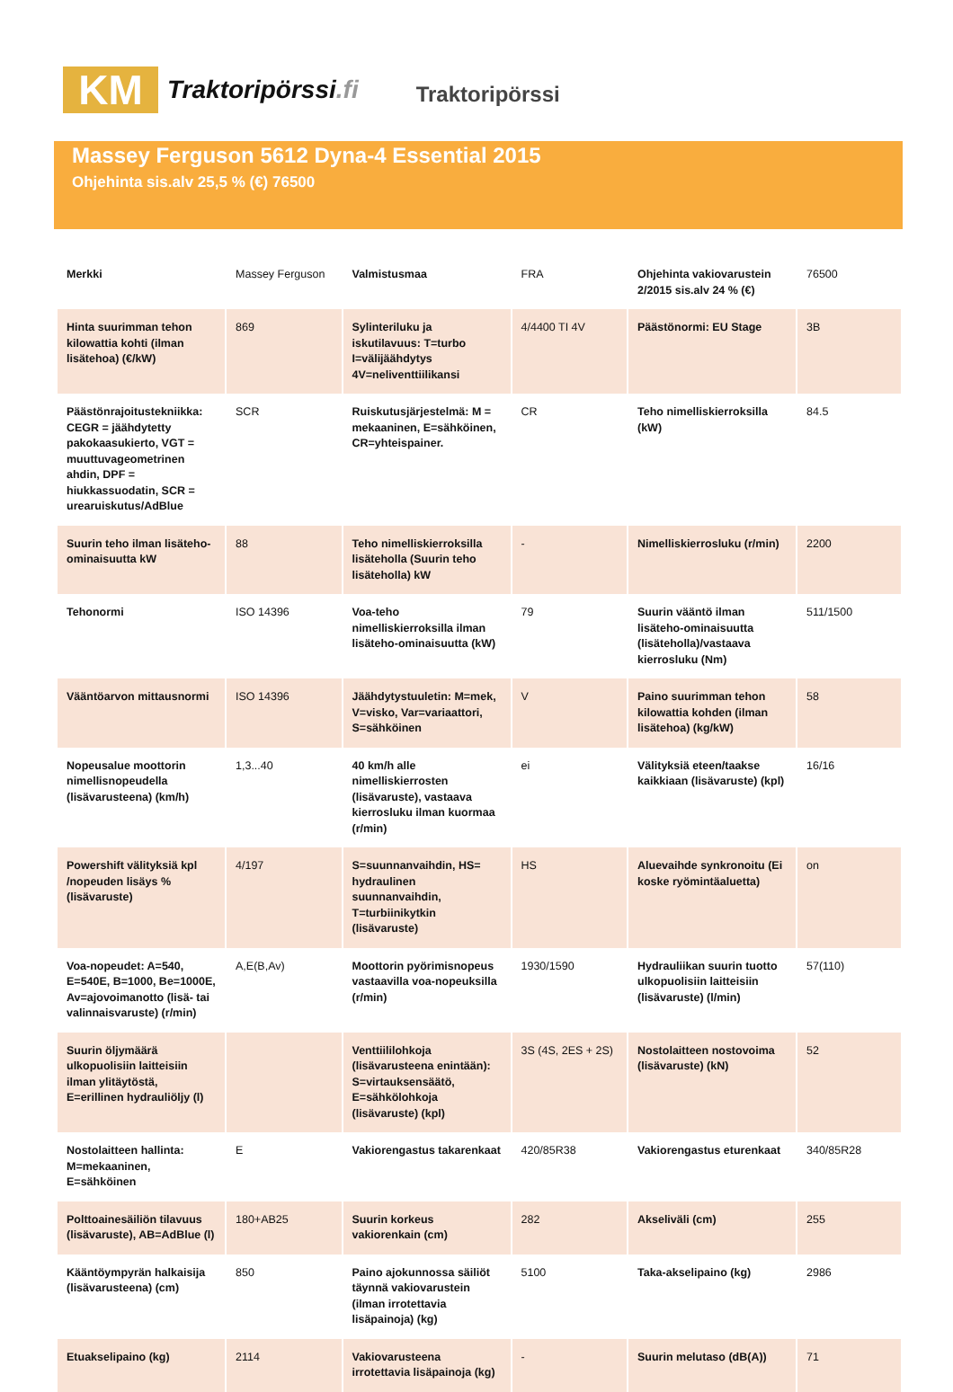KM
Traktoripörssi.fi
Traktoripörssi
Massey Ferguson 5612 Dyna-4 Essential 2015
Ohjehinta sis.alv 25,5 % (€) 76500
| Merkki | Massey Ferguson | Valmistusmaa | FRA | Ohjehinta vakiovarustein 2/2015 sis.alv 24 % (€) | 76500 |
| Hinta suurimman tehon kilowattia kohti (ilman lisätehoa) (€/kW) | 869 | Sylinteriluku ja iskutilavuus: T=turbo I=välijäähdytys 4V=neliventtiilikansi | 4/4400 TI 4V | Päästönormi: EU Stage | 3B |
| Päästönrajoitustekniikka: CEGR = jäähdytetty pakokaasukierto, VGT = muuttuvageometrinen ahdin, DPF = hiukkassuodatin, SCR = urearuiskutus/AdBlue | SCR | Ruiskutusjärjestelmä: M = mekaaninen, E=sähköinen, CR=yhteispainer. | CR | Teho nimelliskierroksilla (kW) | 84.5 |
| Suurin teho ilman lisäteho-ominaisuutta kW | 88 | Teho nimelliskierroksilla lisäteholla (Suurin teho lisäteholla) kW | - | Nimelliskierrosluku (r/min) | 2200 |
| Tehonormi | ISO 14396 | Voa-teho nimelliskierroksilla ilman lisäteho-ominaisuutta (kW) | 79 | Suurin vääntö ilman lisäteho-ominaisuutta (lisäteholla)/vastaava kierrosluku (Nm) | 511/1500 |
| Vääntöarvon mittausnormi | ISO 14396 | Jäähdytystuuletin: M=mek, V=visko, Var=variaattori, S=sähköinen | V | Paino suurimman tehon kilowattia kohden (ilman lisätehoa) (kg/kW) | 58 |
| Nopeusalue moottorin nimellisnopeudella (lisävarusteena) (km/h) | 1,3...40 | 40 km/h alle nimelliskierrosten (lisävaruste), vastaava kierrosluku ilman kuormaa (r/min) | ei | Välityksiä eteen/taakse kaikkiaan (lisävaruste) (kpl) | 16/16 |
| Powershift välityksiä kpl /nopeuden lisäys % (lisävaruste) | 4/197 | S=suunnanvaihdin, HS= hydraulinen suunnanvaihdin, T=turbiinikytkin (lisävaruste) | HS | Aluevaihde synkronoitu (Ei koske ryömintäaluetta) | on |
| Voa-nopeudet: A=540, E=540E, B=1000, Be=1000E, Av=ajovoimanotto (lisä- tai valinnaisvaruste) (r/min) | A,E(B,Av) | Moottorin pyörimisnopeus vastaavilla voa-nopeuksilla (r/min) | 1930/1590 | Hydrauliikan suurin tuotto ulkopuolisiin laitteisiin (lisävaruste) (l/min) | 57(110) |
| Suurin öljymäärä ulkopuolisiin laitteisiin ilman ylitäytöstä, E=erillinen hydrauliöljy (l) | | Venttiililohkoja (lisävarusteena enintään): S=virtauksensäätö, E=sähkölohkoja (lisävaruste) (kpl) | 3S (4S, 2ES + 2S) | Nostolaitteen nostovoima (lisävaruste) (kN) | 52 |
| Nostolaitteen hallinta: M=mekaaninen, E=sähköinen | E | Vakiorengastus takarenkaat | 420/85R38 | Vakiorengastus eturenkaat | 340/85R28 |
| Polttoainesäiliön tilavuus (lisävaruste), AB=AdBlue (l) | 180+AB25 | Suurin korkeus vakiorenkain (cm) | 282 | Akseliväli (cm) | 255 |
| Kääntöympyrän halkaisija (lisävarusteena) (cm) | 850 | Paino ajokunnossa säiliöt täynnä vakiovarustein (ilman irrotettavia lisäpainoja) (kg) | 5100 | Taka-akselipaino (kg) | 2986 |
| Etuakselipaino (kg) | 2114 | Vakiovarusteena irrotettavia lisäpainoja (kg) | - | Suurin melutaso (dB(A)) | 71 |